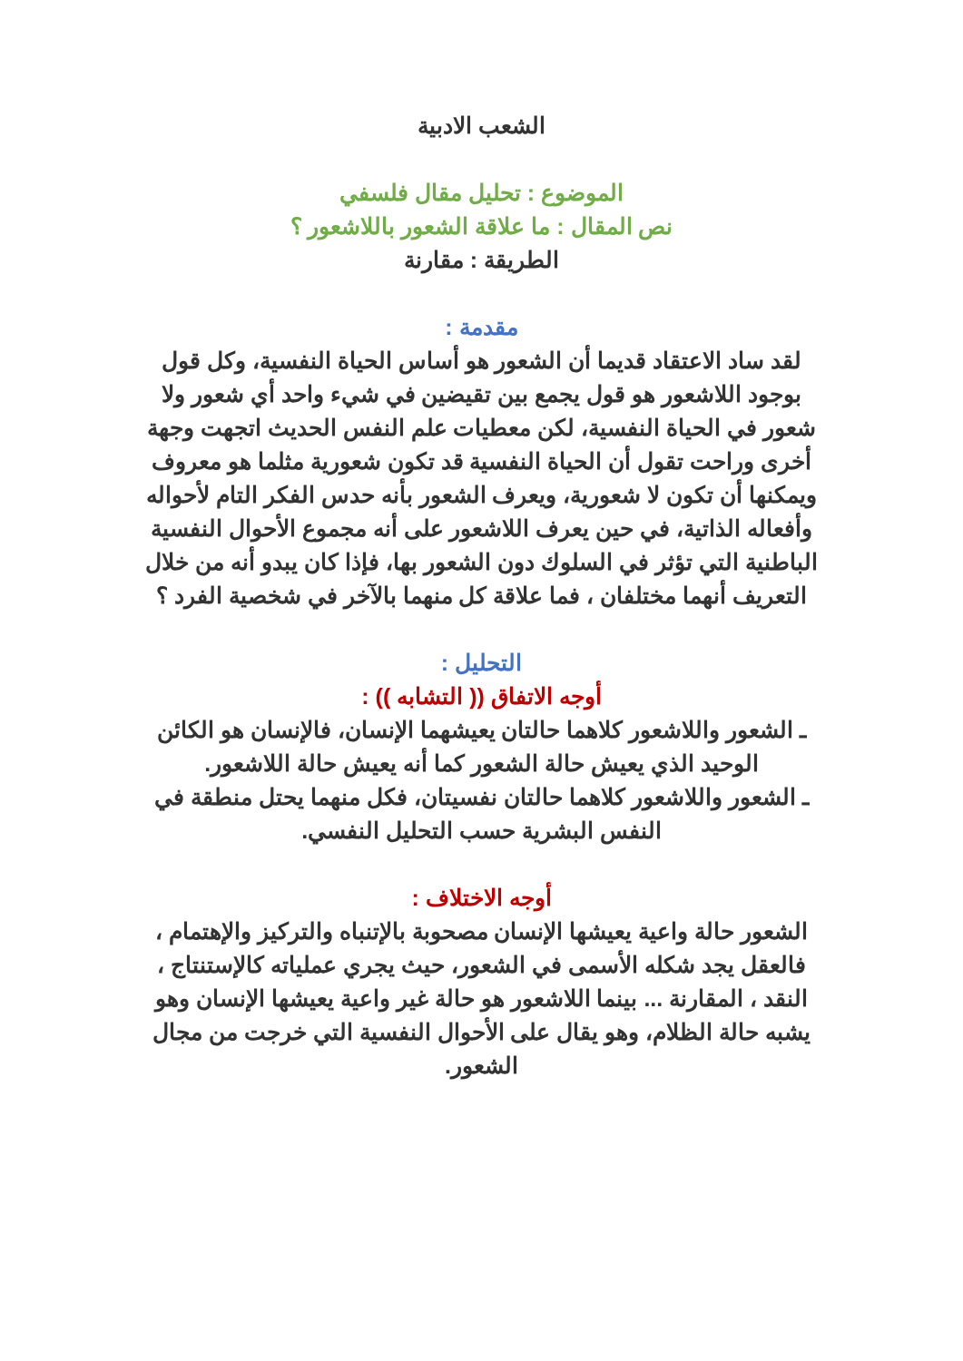الشعب الادبية
الموضوع : تحليل مقال فلسفي
نص المقال : ما علاقة الشعور باللاشعور ؟
الطريقة : مقارنة
مقدمة :
لقد ساد الاعتقاد قديما أن الشعور هو أساس الحياة النفسية، وكل قول بوجود اللاشعور هو قول يجمع بين تقيضين في شيء واحد أي شعور ولا شعور في الحياة النفسية، لكن معطيات علم النفس الحديث اتجهت وجهة أخرى وراحت تقول أن الحياة النفسية قد تكون شعورية مثلما هو معروف ويمكنها أن تكون لا شعورية، ويعرف الشعور بأنه حدس الفكر التام لأحواله وأفعاله الذاتية، في حين يعرف اللاشعور على أنه مجموع الأحوال النفسية الباطنية التي تؤثر في السلوك دون الشعور بها، فإذا كان يبدو أنه من خلال التعريف أنهما مختلفان ، فما علاقة كل منهما بالآخر في شخصية الفرد ؟
التحليل :
أوجه الاتفاق (( التشابه )) :
ـ الشعور واللاشعور كلاهما حالتان يعيشهما الإنسان، فالإنسان هو الكائن الوحيد الذي يعيش حالة الشعور كما أنه يعيش حالة اللاشعور.
ـ الشعور واللاشعور كلاهما حالتان نفسيتان، فكل منهما يحتل منطقة في النفس البشرية حسب التحليل النفسي.
أوجه الاختلاف :
الشعور حالة واعية يعيشها الإنسان مصحوبة بالإتنباه والتركيز والإهتمام ، فالعقل يجد شكله الأسمى في الشعور، حيث يجري عملياته كالإستنتاج ، النقد ، المقارنة ... بينما اللاشعور هو حالة غير واعية يعيشها الإنسان وهو يشبه حالة الظلام، وهو يقال على الأحوال النفسية التي خرجت من مجال الشعور.